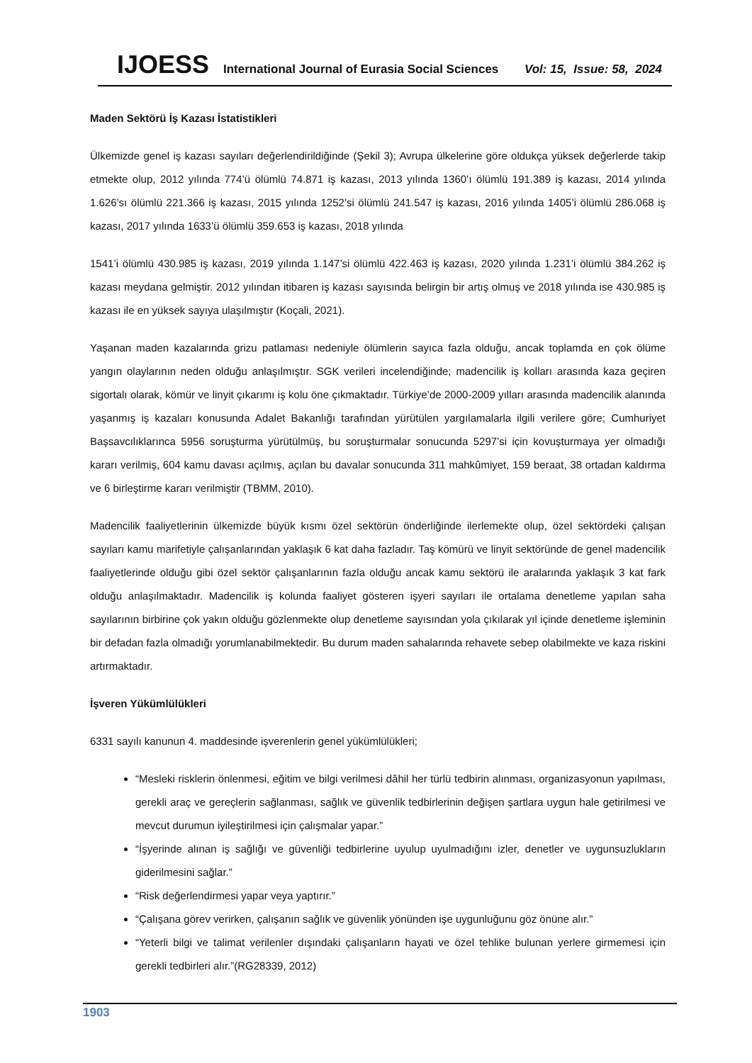IJOESS International Journal of Eurasia Social Sciences Vol: 15, Issue: 58, 2024
Maden Sektörü İş Kazası İstatistikleri
Ülkemizde genel iş kazası sayıları değerlendirildiğinde (Şekil 3); Avrupa ülkelerine göre oldukça yüksek değerlerde takip etmekte olup, 2012 yılında 774’ü ölümlü 74.871 iş kazası, 2013 yılında 1360’ı ölümlü 191.389 iş kazası, 2014 yılında 1.626’sı ölümlü 221.366 iş kazası, 2015 yılında 1252’si ölümlü 241.547 iş kazası, 2016 yılında 1405’i ölümlü 286.068 iş kazası, 2017 yılında 1633’ü ölümlü 359.653 iş kazası, 2018 yılında
1541’i ölümlü 430.985 iş kazası, 2019 yılında 1.147’si ölümlü 422.463 iş kazası, 2020 yılında 1.231’i ölümlü 384.262 iş kazası meydana gelmiştir. 2012 yılından itibaren iş kazası sayısında belirgin bir artış olmuş ve 2018 yılında ise 430.985 iş kazası ile en yüksek sayıya ulaşılmıştır (Koçali, 2021).
Yaşanan maden kazalarında grizu patlaması nedeniyle ölümlerin sayıca fazla olduğu, ancak toplamda en çok ölüme yangın olaylarının neden olduğu anlaşılmıştır. SGK verileri incelendiğinde; madencilik iş kolları arasında kaza geçiren sigortalı olarak, kömür ve linyit çıkarımı iş kolu öne çıkmaktadır. Türkiye’de 2000-2009 yılları arasında madencilik alanında yaşanmış iş kazaları konusunda Adalet Bakanlığı tarafından yürütülen yargılamalarla ilgili verilere göre; Cumhuriyet Başsavcılıklarınca 5956 soruşturma yürütülmüş, bu soruşturmalar sonucunda 5297’si için kovuşturmaya yer olmadığı kararı verilmiş, 604 kamu davası açılmış, açılan bu davalar sonucunda 311 mahkûmiyet, 159 beraat, 38 ortadan kaldırma ve 6 birleştirme kararı verilmiştir (TBMM, 2010).
Madencilik faaliyetlerinin ülkemizde büyük kısmı özel sektörün önderliğinde ilerlemekte olup, özel sektördeki çalışan sayıları kamu marifetiyle çalışanlarından yaklaşık 6 kat daha fazladır. Taş kömürü ve linyit sektöründe de genel madencilik faaliyetlerinde olduğu gibi özel sektör çalışanlarının fazla olduğu ancak kamu sektörü ile aralarında yaklaşık 3 kat fark olduğu anlaşılmaktadır. Madencilik iş kolunda faaliyet gösteren işyeri sayıları ile ortalama denetleme yapılan saha sayılarının birbirine çok yakın olduğu gözlenmekte olup denetleme sayısından yola çıkılarak yıl içinde denetleme işleminin bir defadan fazla olmadığı yorumlanabilmektedir. Bu durum maden sahalarında rehavete sebep olabilmekte ve kaza riskini artırmaktadır.
İşveren Yükümlülükleri
6331 sayılı kanunun 4. maddesinde işverenlerin genel yükümlülükleri;
“Mesleki risklerin önlenmesi, eğitim ve bilgi verilmesi dâhil her türlü tedbirin alınması, organizasyonun yapılması, gerekli araç ve gereçlerin sağlanması, sağlık ve güvenlik tedbirlerinin değişen şartlara uygun hale getirilmesi ve mevcut durumun iyileştirilmesi için çalışmalar yapar.”
“İşyerinde alınan iş sağlığı ve güvenliği tedbirlerine uyulup uyulmadığını izler, denetler ve uygunsuzlukların giderilmesini sağlar.”
“Risk değerlendirmesi yapar veya yaptırır.”
“Çalışana görev verirken, çalışanın sağlık ve güvenlik yönünden işe uygunluğunu göz önüne alır.”
“Yeterli bilgi ve talimat verilenler dışındaki çalışanların hayati ve özel tehlike bulunan yerlere girmemesi için gerekli tedbirleri alır.”(RG28339, 2012)
1903